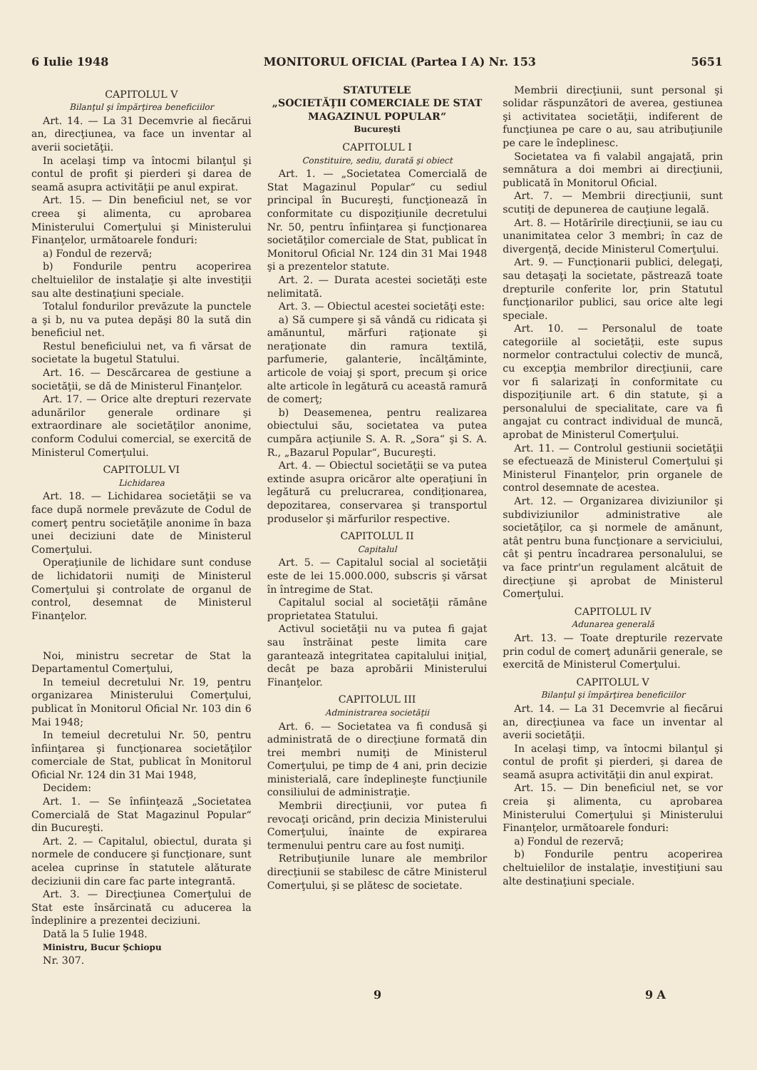6 Iulie 1948 MONITORUL OFICIAL (Partea I A) Nr. 153 5651
CAPITOLUL V
Bilanţul şi împărţirea beneficiilor
Art. 14. — La 31 Decemvrie al fiecărui an, direcţiunea, va face un inventar al averii societăţii.
In acelaşi timp va întocmi bilanţul şi contul de profit şi pierderi şi darea de seamă asupra activităţii pe anul expirat.
Art. 15. — Din beneficiul net, se vor creea şi alimenta, cu aprobarea Ministerului Comerţului şi Ministerului Finanţelor, următoarele fonduri:
a) Fondul de rezervă;
b) Fondurile pentru acoperirea cheltuielilor de instalaţie şi alte investiţii sau alte destinaţiuni speciale.
Totalul fondurilor prevăzute la punctele a şi b, nu va putea depăşi 80 la sută din beneficiul net.
Restul beneficiului net, va fi vărsat de societate la bugetul Statului.
Art. 16. — Descărcarea de gestiune a societăţii, se dă de Ministerul Finanţelor.
Art. 17. — Orice alte drepturi rezervate adunărilor generale ordinare şi extraordinare ale societăţilor anonime, conform Codului comercial, se exercită de Ministerul Comerţului.
CAPITOLUL VI
Lichidarea
Art. 18. — Lichidarea societăţii se va face după normele prevăzute de Codul de comerţ pentru societăţile anonime în baza unei deciziuni date de Ministerul Comerţului.
Operaţiunile de lichidare sunt conduse de lichidatorii numiţi de Ministerul Comerţului şi controlate de organul de control, desemnat de Ministerul Finanţelor.
Noi, ministru secretar de Stat la Departamentul Comerţului,
In temeiul decretului Nr. 19, pentru organizarea Ministerului Comerţului, publicat în Monitorul Oficial Nr. 103 din 6 Mai 1948;
In temeiul decretului Nr. 50, pentru înfiinţarea şi funcţionarea societăţilor comerciale de Stat, publicat în Monitorul Oficial Nr. 124 din 31 Mai 1948,
Decidem:
Art. 1. — Se înfiinţează „Societatea Comercială de Stat Magazinul Popular“ din Bucureşti.
Art. 2. — Capitalul, obiectul, durata şi normele de conducere şi funcţionare, sunt acelea cuprinse în statutele alăturate deciziunii din care fac parte integrantă.
Art. 3. — Direcţiunea Comerţului de Stat este însărcinată cu aducerea la îndeplinire a prezentei deciziuni.
Dată la 5 Iulie 1948.
Ministru, Bucur Şchiopu
Nr. 307.
STATUTELE
„SOCIETĂŢII COMERCIALE DE STAT MAGAZINUL POPULAR“
Bucureşti
CAPITOLUL I
Constituire, sediu, durată şi obiect
Art. 1. — „Societatea Comercială de Stat Magazinul Popular“ cu sediul principal în Bucureşti, funcţionează în conformitate cu dispoziţiunile decretului Nr. 50, pentru înfiinţarea şi funcţionarea societăţilor comerciale de Stat, publicat în Monitorul Oficial Nr. 124 din 31 Mai 1948 şi a prezentelor statute.
Art. 2. — Durata acestei societăţi este nelimitată.
Art. 3. — Obiectul acestei societăţi este:
a) Să cumpere şi să vândă cu ridicata şi amănuntul, mărfuri raţionate şi neraţionate din ramura textilă, parfumerie, galanterie, încălţăminte, articole de voiaj şi sport, precum şi orice alte articole în legătură cu această ramură de comerţ;
b) Deasemenea, pentru realizarea obiectului său, societatea va putea cumpăra acţiunile S. A. R. „Sora“ şi S. A. R., „Bazarul Popular“, Bucureşti.
Art. 4. — Obiectul societăţii se va putea extinde asupra oricăror alte operaţiuni în legătură cu prelucrarea, condiţionarea, depozitarea, conservarea şi transportul produselor şi mărfurilor respective.
CAPITOLUL II
Capitalul
Art. 5. — Capitalul social al societăţii este de lei 15.000.000, subscris şi vărsat în întregime de Stat.
Capitalul social al societăţii rămâne proprietatea Statului.
Activul societăţii nu va putea fi gajat sau înstrăinat peste limita care garantează integritatea capitalului iniţial, decât pe baza aprobării Ministerului Finanţelor.
CAPITOLUL III
Administrarea societăţii
Art. 6. — Societatea va fi condusă şi administrată de o direcţiune formată din trei membri numiţi de Ministerul Comerţului, pe timp de 4 ani, prin decizie ministerială, care îndeplineşte funcţiunile consiliului de administraţie.
Membrii direcţiunii, vor putea fi revocaţi oricând, prin decizia Ministerului Comerţului, înainte de expirarea termenului pentru care au fost numiţi.
Retribuţiunile lunare ale membrilor direcţiunii se stabilesc de către Ministerul Comerţului, şi se plătesc de societate.
Membrii direcţiunii, sunt personal şi solidar răspunzători de averea, gestiunea şi activitatea societăţii, indiferent de funcţiunea pe care o au, sau atribuţiunile pe care le îndeplinesc.
Societatea va fi valabil angajată, prin semnătura a doi membri ai direcţiunii, publicată în Monitorul Oficial.
Art. 7. — Membrii direcţiunii, sunt scutiţi de depunerea de cauţiune legală.
Art. 8. — Hotărîrile direcţiunii, se iau cu unanimitatea celor 3 membri; în caz de divergenţă, decide Ministerul Comerţului.
Art. 9. — Funcţionarii publici, delegaţi, sau detaşaţi la societate, păstrează toate drepturile conferite lor, prin Statutul funcţionarilor publici, sau orice alte legi speciale.
Art. 10. — Personalul de toate categoriile al societăţii, este supus normelor contractului colectiv de muncă, cu excepţia membrilor direcţiunii, care vor fi salarizaţi în conformitate cu dispoziţiunile art. 6 din statute, şi a personalului de specialitate, care va fi angajat cu contract individual de muncă, aprobat de Ministerul Comerţului.
Art. 11. — Controlul gestiunii societăţii se efectuează de Ministerul Comerţului şi Ministerul Finanţelor, prin organele de control desemnate de acestea.
Art. 12. — Organizarea diviziunilor şi subdiviziunilor administrative ale societăţilor, ca şi normele de amănunt, atât pentru buna funcţionare a serviciului, cât şi pentru încadrarea personalului, se va face printr'un regulament alcătuit de direcţiune şi aprobat de Ministerul Comerţului.
CAPITOLUL IV
Adunarea generală
Art. 13. — Toate drepturile rezervate prin codul de comerţ adunării generale, se exercită de Ministerul Comerţului.
CAPITOLUL V
Bilanţul şi împărţirea beneficiilor
Art. 14. — La 31 Decemvrie al fiecărui an, direcţiunea va face un inventar al averii societăţii.
In acelaşi timp, va întocmi bilanţul şi contul de profit şi pierderi, şi darea de seamă asupra activităţii din anul expirat.
Art. 15. — Din beneficiul net, se vor creia şi alimenta, cu aprobarea Ministerului Comerţului şi Ministerului Finanţelor, următoarele fonduri:
a) Fondul de rezervă;
b) Fondurile pentru acoperirea cheltuielilor de instalaţie, investiţiuni sau alte destinaţiuni speciale.
9 9 A